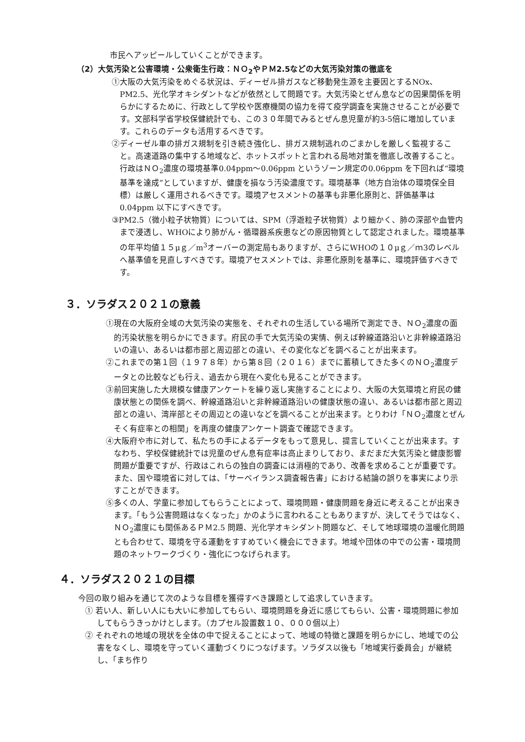市民へアッピールしていくことができます。
（2）大気汚染と公害環境・公衆衛生行政：ＮＯ<sub>2</sub>やＰＭ2.5などの大気汚染対策の徹底を
①大阪の大気汚染をめぐる状況は、ディーゼル排ガスなど移動発生源を主要因とするNOx、PM2.5、光化学オキシダントなどが依然として問題です。大気汚染とぜん息などの因果関係を明らかにするために、行政として学校や医療機関の協力を得て疫学調査を実施させることが必要です。文部科学省学校保健統計でも、この３０年間でみるとぜん息児童が約3-5倍に増加しています。これらのデータも活用するべきです。
②ディーゼル車の排ガス規制を引き続き強化し、排ガス規制逃れのごまかしを厳しく監視すること。高速道路の集中する地域など、ホットスポットと言われる局地対策を徹底し改善すること。行政はＮＯ<sub>2</sub>濃度の環境基準0.04ppm～0.06ppm というゾーン規定の0.06ppm を下回れば“環境基準を達成”としていますが、健康を損なう汚染濃度です。環境基準（地方自治体の環境保全目標）は厳しく運用されるべきです。環境アセスメントの基準も非悪化原則と、評価基準は0.04ppm 以下にすべきです。
③PM2.5（微小粒子状物質）については、SPM（浮遊粒子状物質）より細かく、肺の深部や血管内まで浸透し、WHOにより肺がん・循環器系疾患などの原因物質として認定されました。環境基準の年平均値１５μｇ／m<sup>3</sup>オーバーの測定局もありますが、さらにWHOの１０μｇ／ｍ3のレベルへ基準値を見直しすべきです。環境アセスメントでは、非悪化原則を基準に、環境評価すべきです。
３．ソラダス２０２１の意義
①現在の大阪府全域の大気汚染の実態を、それぞれの生活している場所で測定でき、ＮＯ<sub>2</sub>濃度の面的汚染状態を明らかにできます。府民の手で大気汚染の実情、例えば幹線道路沿いと非幹線道路沿いの違い、あるいは都市部と周辺部との違い、その変化などを調べることが出来ます。
②これまでの第１回（１９７８年）から第８回（２０１６）までに蓄積してきた多くのＮＯ<sub>2</sub>濃度データとの比較なども行え、過去から現在へ変化も見ることができます。
③前回実施した大規模な健康アンケートを繰り返し実施することにより、大阪の大気環境と府民の健康状態との関係を調べ、幹線道路沿いと非幹線道路沿いの健康状態の違い、あるいは都市部と周辺部との違い、湾岸部とその周辺との違いなどを調べることが出来ます。とりわけ「ＮＯ<sub>2</sub>濃度とぜんそく有症率との相関」を再度の健康アンケート調査で確認できます。
④大阪府や市に対して、私たちの手によるデータをもって意見し、提言していくことが出来ます。すなわち、学校保健統計では児童のぜん息有症率は高止まりしており、まだまだ大気汚染と健康影響問題が重要ですが、行政はこれらの独自の調査には消極的であり、改善を求めることが重要です。また、国や環境省に対しては、「サーベイランス調査報告書」における結論の誤りを事実により示すことができます。
⑤多くの人、学童に参加してもらうことによって、環境問題・健康問題を身近に考えることが出来きます。「もう公害問題はなくなった」かのように言われることもありますが、決してそうではなく、ＮＯ<sub>2</sub>濃度にも関係あるＰＭ2.5 問題、光化学オキシダント問題など、そして地球環境の温暖化問題とも合わせて、環境を守る運動をすすめていく機会にできます。地域や団体の中での公害・環境問題のネットワークづくり・強化につなげられます。
４．ソラダス２０２１の目標
今回の取り組みを通じて次のような目標を獲得すべき課題として追求していきます。
① 若い人、新しい人にも大いに参加してもらい、環境問題を身近に感じてもらい、公害・環境問題に参加してもらうきっかけとします。（カプセル設置数１０、０００個以上）
② それぞれの地域の現状を全体の中で捉えることによって、地域の特徴と課題を明らかにし、地域での公害をなくし、環境を守っていく運動づくりにつなげます。ソラダス以後も「地域実行委員会」が継続し、「まち作り